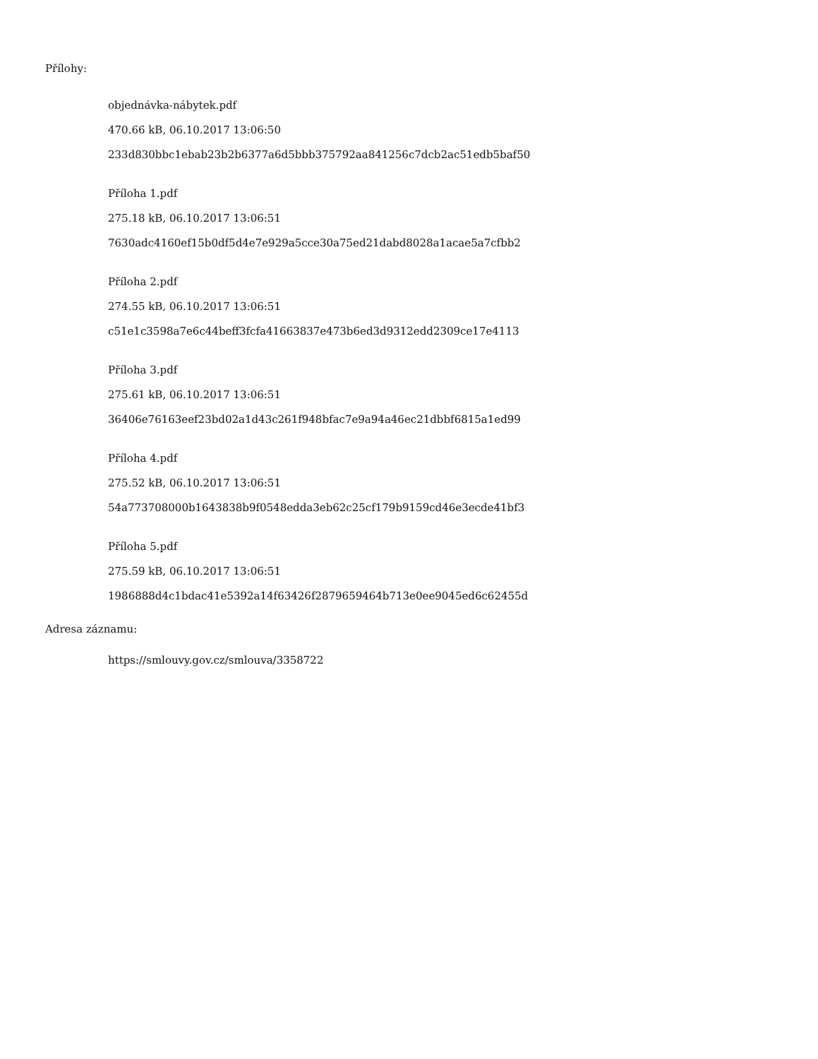Přílohy:
objednávka-nábytek.pdf
470.66 kB, 06.10.2017 13:06:50
233d830bbc1ebab23b2b6377a6d5bbb375792aa841256c7dcb2ac51edb5baf50
Příloha 1.pdf
275.18 kB, 06.10.2017 13:06:51
7630adc4160ef15b0df5d4e7e929a5cce30a75ed21dabd8028a1acae5a7cfbb2
Příloha 2.pdf
274.55 kB, 06.10.2017 13:06:51
c51e1c3598a7e6c44beff3fcfa41663837e473b6ed3d9312edd2309ce17e4113
Příloha 3.pdf
275.61 kB, 06.10.2017 13:06:51
36406e76163eef23bd02a1d43c261f948bfac7e9a94a46ec21dbbf6815a1ed99
Příloha 4.pdf
275.52 kB, 06.10.2017 13:06:51
54a773708000b1643838b9f0548edda3eb62c25cf179b9159cd46e3ecde41bf3
Příloha 5.pdf
275.59 kB, 06.10.2017 13:06:51
1986888d4c1bdac41e5392a14f63426f2879659464b713e0ee9045ed6c62455d
Adresa záznamu:
https://smlouvy.gov.cz/smlouva/3358722